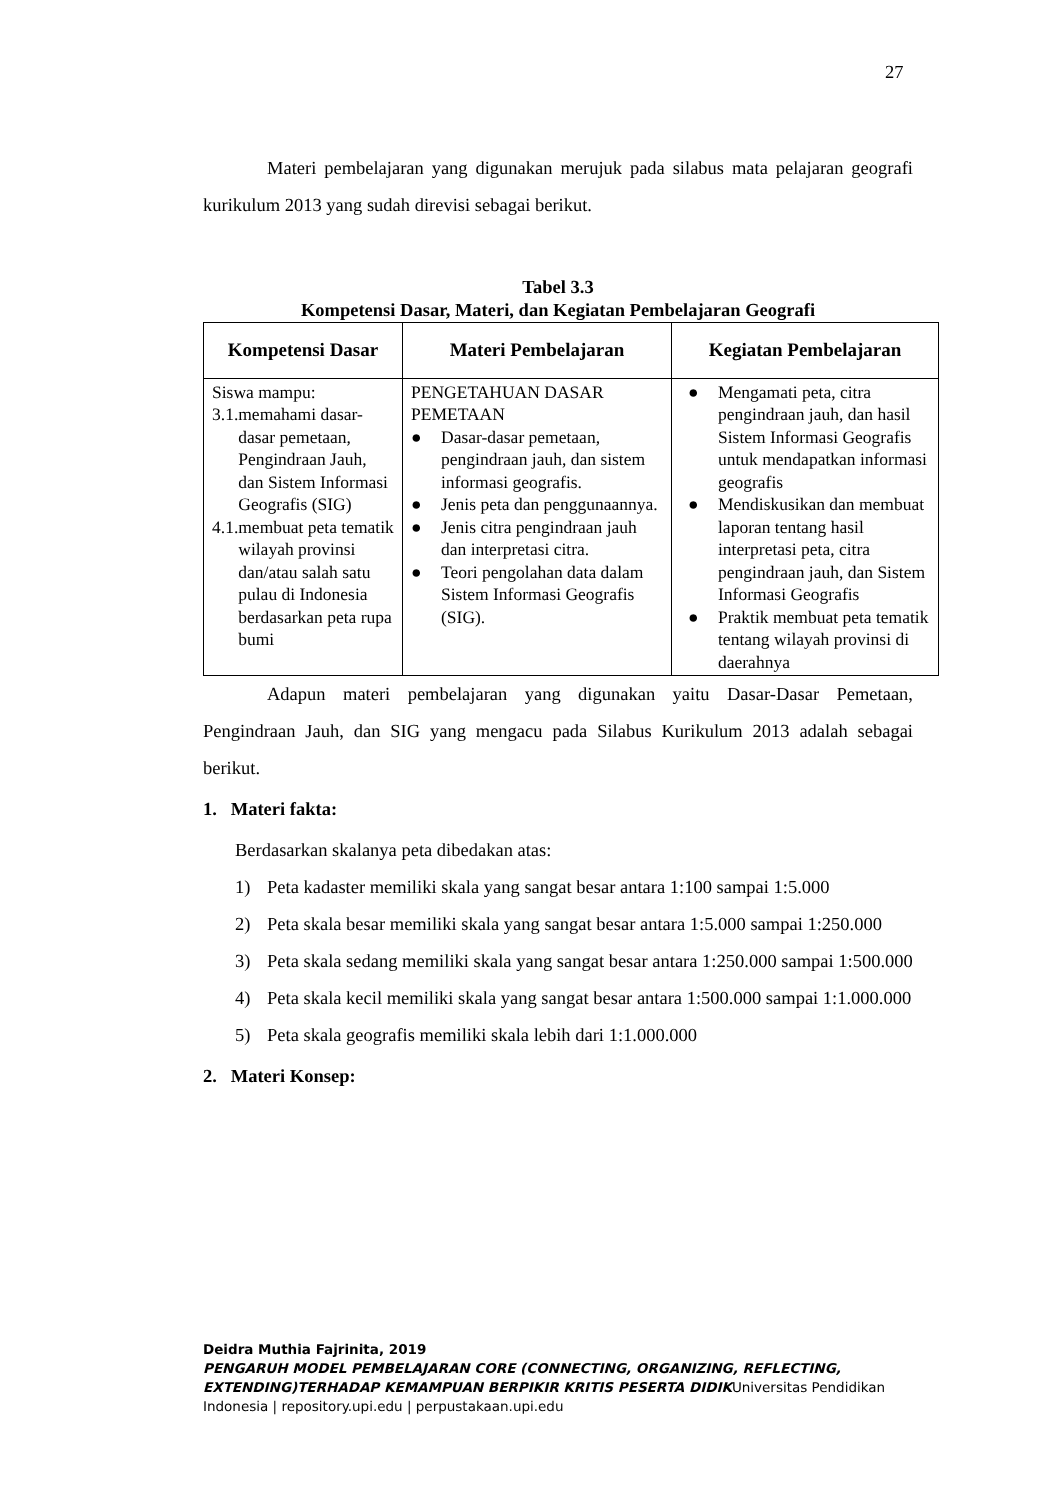27
Materi pembelajaran yang digunakan merujuk pada silabus mata pelajaran geografi kurikulum 2013 yang sudah direvisi sebagai berikut.
Tabel 3.3
Kompetensi Dasar, Materi, dan Kegiatan Pembelajaran Geografi
| Kompetensi Dasar | Materi Pembelajaran | Kegiatan Pembelajaran |
| --- | --- | --- |
| Siswa mampu: 3.1. memahami dasar-dasar pemetaan, Pengindraan Jauh, dan Sistem Informasi Geografis (SIG) 4.1. membuat peta tematik wilayah provinsi dan/atau salah satu pulau di Indonesia berdasarkan peta rupa bumi | PENGETAHUAN DASAR PEMETAAN ● Dasar-dasar pemetaan, pengindraan jauh, dan sistem informasi geografis. ● Jenis peta dan penggunaannya. ● Jenis citra pengindraan jauh dan interpretasi citra. ● Teori pengolahan data dalam Sistem Informasi Geografis (SIG). | ● Mengamati peta, citra pengindraan jauh, dan hasil Sistem Informasi Geografis untuk mendapatkan informasi geografis ● Mendiskusikan dan membuat laporan tentang hasil interpretasi peta, citra pengindraan jauh, dan Sistem Informasi Geografis ● Praktik membuat peta tematik tentang wilayah provinsi di daerahnya |
Adapun materi pembelajaran yang digunakan yaitu Dasar-Dasar Pemetaan, Pengindraan Jauh, dan SIG yang mengacu pada Silabus Kurikulum 2013 adalah sebagai berikut.
1. Materi fakta:
Berdasarkan skalanya peta dibedakan atas:
1) Peta kadaster memiliki skala yang sangat besar antara 1:100 sampai 1:5.000
2) Peta skala besar memiliki skala yang sangat besar antara 1:5.000 sampai 1:250.000
3) Peta skala sedang memiliki skala yang sangat besar antara 1:250.000 sampai 1:500.000
4) Peta skala kecil memiliki skala yang sangat besar antara 1:500.000 sampai 1:1.000.000
5) Peta skala geografis memiliki skala lebih dari 1:1.000.000
2. Materi Konsep:
Deidra Muthia Fajrinita, 2019
PENGARUH MODEL PEMBELAJARAN CORE (CONNECTING, ORGANIZING, REFLECTING, EXTENDING)TERHADAP KEMAMPUAN BERPIKIR KRITIS PESERTA DIDIKUniversitas Pendidikan Indonesia | repository.upi.edu | perpustakaan.upi.edu